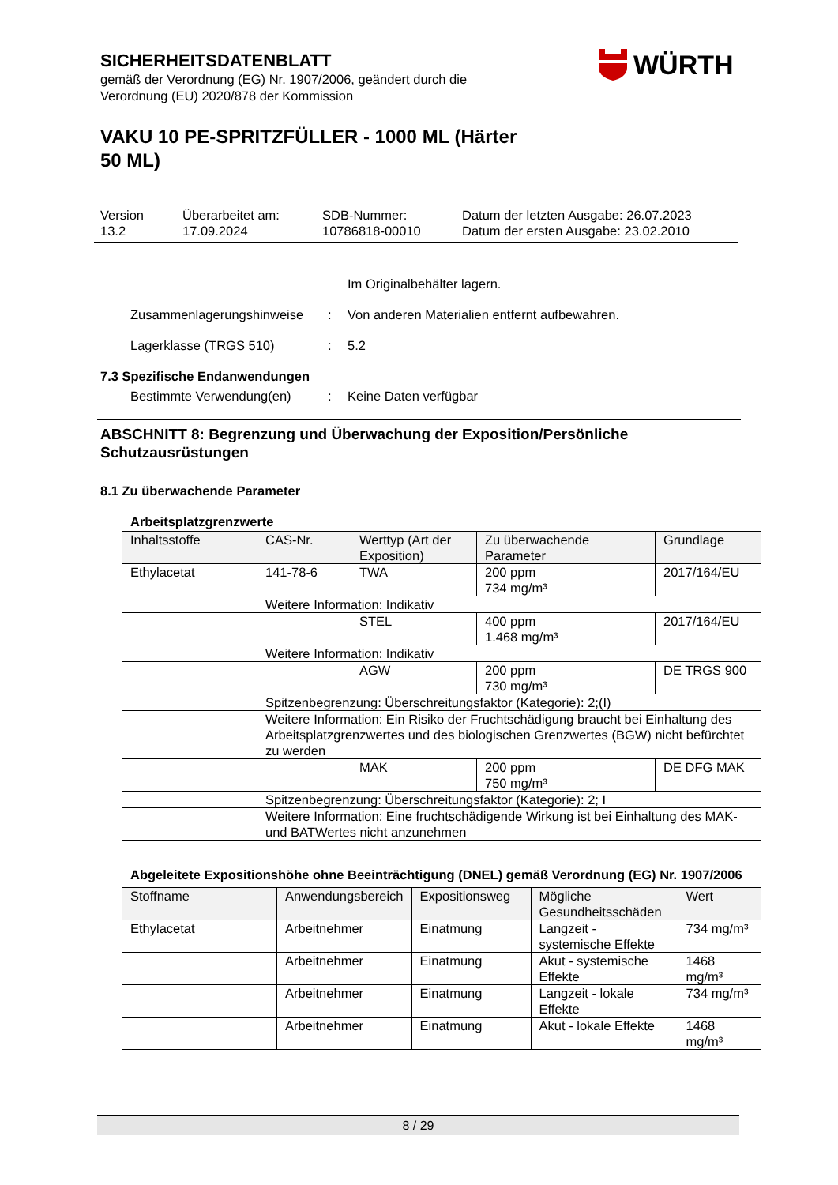SICHERHEITSDATENBLATT
gemäß der Verordnung (EG) Nr. 1907/2006, geändert durch die
Verordnung (EU) 2020/878 der Kommission
VAKU 10 PE-SPRITZFÜLLER - 1000 ML (Härter
50 ML)
WÜRTH
Version
13.2
Überarbeitet am:
17.09.2024
SDB-Nummer:
10786818-00010
Datum der letzten Ausgabe: 26.07.2023
Datum der ersten Ausgabe: 23.02.2010
Im Originalbehälter lagern.
Zusammenlagerungshinweise : Von anderen Materialien entfernt aufbewahren.
Lagerklasse (TRGS 510) : 5.2
7.3 Spezifische Endanwendungen
Bestimmte Verwendung(en) : Keine Daten verfügbar
ABSCHNITT 8: Begrenzung und Überwachung der Exposition/Persönliche Schutzausrüstungen
8.1 Zu überwachende Parameter
Arbeitsplatzgrenzwerte
| Inhaltsstoffe | CAS-Nr. | Werttyp (Art der Exposition) | Zu überwachende Parameter | Grundlage |
| --- | --- | --- | --- | --- |
| Ethylacetat | 141-78-6 | TWA | 200 ppm 734 mg/m³ | 2017/164/EU |
| | Weitere Information: Indikativ | | | |
| | | STEL | 400 ppm 1.468 mg/m³ | 2017/164/EU |
| | Weitere Information: Indikativ | | | |
| | | AGW | 200 ppm 730 mg/m³ | DE TRGS 900 |
| | Spitzenbegrenzung: Überschreitungsfaktor (Kategorie): 2;(I) | | | |
| | Weitere Information: Ein Risiko der Fruchtschädigung braucht bei Einhaltung des Arbeitsplatzgrenzwertes und des biologischen Grenzwertes (BGW) nicht befürchtet zu werden | | | |
| | | MAK | 200 ppm 750 mg/m³ | DE DFG MAK |
| | Spitzenbegrenzung: Überschreitungsfaktor (Kategorie): 2; I | | | |
| | Weitere Information: Eine fruchtschädigende Wirkung ist bei Einhaltung des MAK- und BATWertes nicht anzunehmen | | | |
Abgeleitete Expositionshöhe ohne Beeinträchtigung (DNEL) gemäß Verordnung (EG) Nr. 1907/2006
| Stoffname | Anwendungsbereich | Expositionsweg | Mögliche Gesundheitsschäden | Wert |
| --- | --- | --- | --- | --- |
| Ethylacetat | Arbeitnehmer | Einatmung | Langzeit - systemische Effekte | 734 mg/m³ |
| | Arbeitnehmer | Einatmung | Akut - systemische Effekte | 1468 mg/m³ |
| | Arbeitnehmer | Einatmung | Langzeit - lokale Effekte | 734 mg/m³ |
| | Arbeitnehmer | Einatmung | Akut - lokale Effekte | 1468 mg/m³ |
8 / 29